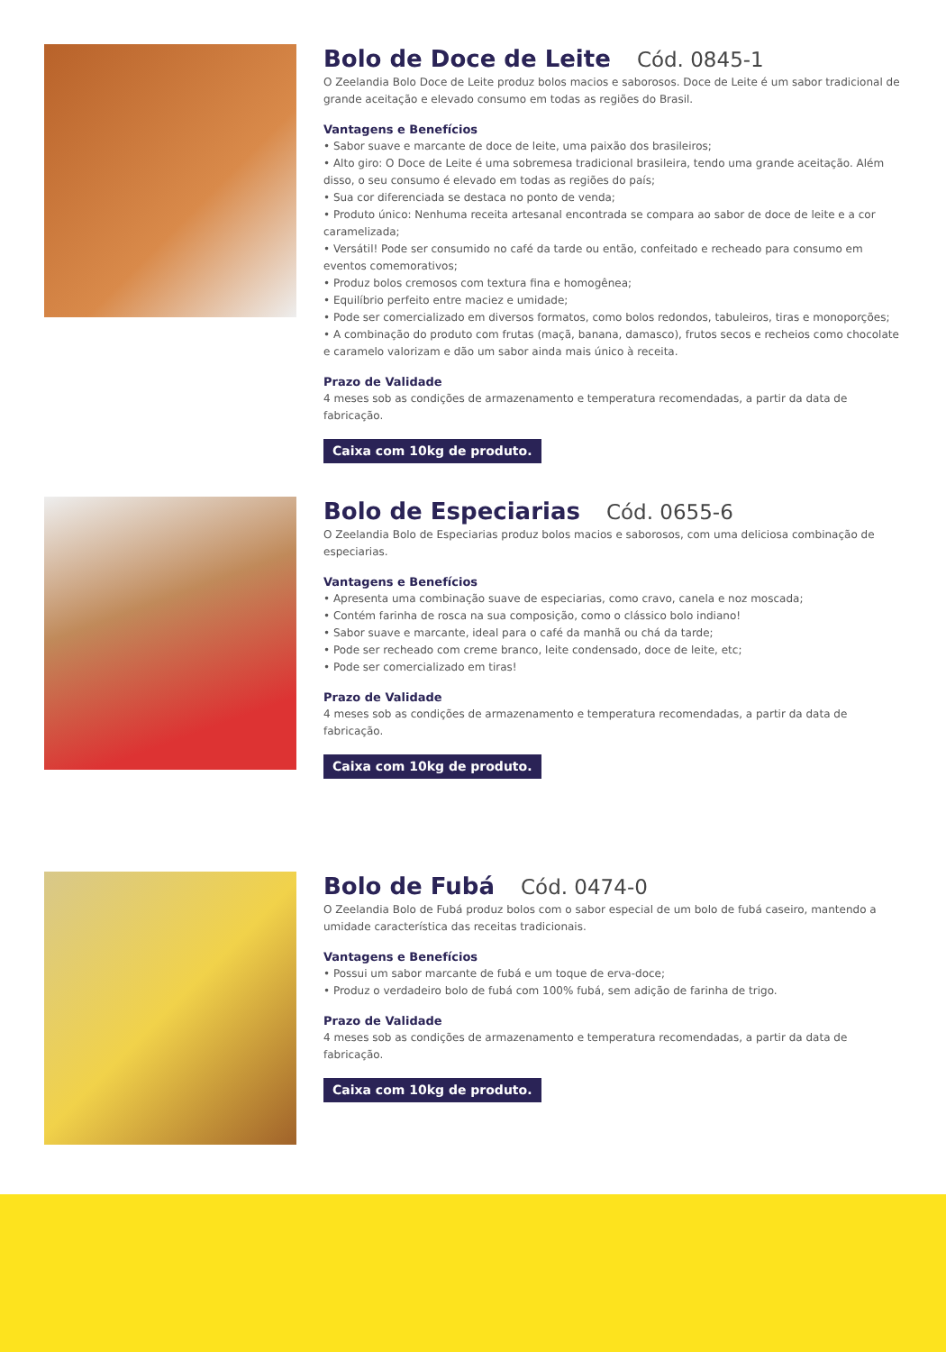Bolo de Doce de Leite Cód. 0845-1
O Zeelandia Bolo Doce de Leite produz bolos macios e saborosos. Doce de Leite é um sabor tradicional de grande aceitação e elevado consumo em todas as regiões do Brasil.
Vantagens e Benefícios
• Sabor suave e marcante de doce de leite, uma paixão dos brasileiros;
• Alto giro: O Doce de Leite é uma sobremesa tradicional brasileira, tendo uma grande aceitação. Além disso, o seu consumo é elevado em todas as regiões do país;
• Sua cor diferenciada se destaca no ponto de venda;
• Produto único: Nenhuma receita artesanal encontrada se compara ao sabor de doce de leite e a cor caramelizada;
• Versátil! Pode ser consumido no café da tarde ou então, confeitado e recheado para consumo em eventos comemorativos;
• Produz bolos cremosos com textura fina e homogênea;
• Equilíbrio perfeito entre maciez e umidade;
• Pode ser comercializado em diversos formatos, como bolos redondos, tabuleiros, tiras e monoporções;
• A combinação do produto com frutas (maçã, banana, damasco), frutos secos e recheios como chocolate e caramelo valorizam e dão um sabor ainda mais único à receita.
Prazo de Validade
4 meses sob as condições de armazenamento e temperatura recomendadas, a partir da data de fabricação.
Caixa com 10kg de produto.
Bolo de Especiarias Cód. 0655-6
O Zeelandia Bolo de Especiarias produz bolos macios e saborosos, com uma deliciosa combinação de especiarias.
Vantagens e Benefícios
• Apresenta uma combinação suave de especiarias, como cravo, canela e noz moscada;
• Contém farinha de rosca na sua composição, como o clássico bolo indiano!
• Sabor suave e marcante, ideal para o café da manhã ou chá da tarde;
• Pode ser recheado com creme branco, leite condensado, doce de leite, etc;
• Pode ser comercializado em tiras!
Prazo de Validade
4 meses sob as condições de armazenamento e temperatura recomendadas, a partir da data de fabricação.
Caixa com 10kg de produto.
Bolo de Fubá Cód. 0474-0
O Zeelandia Bolo de Fubá produz bolos com o sabor especial de um bolo de fubá caseiro, mantendo a umidade característica das receitas tradicionais.
Vantagens e Benefícios
• Possui um sabor marcante de fubá e um toque de erva-doce;
• Produz o verdadeiro bolo de fubá com 100% fubá, sem adição de farinha de trigo.
Prazo de Validade
4 meses sob as condições de armazenamento e temperatura recomendadas, a partir da data de fabricação.
Caixa com 10kg de produto.